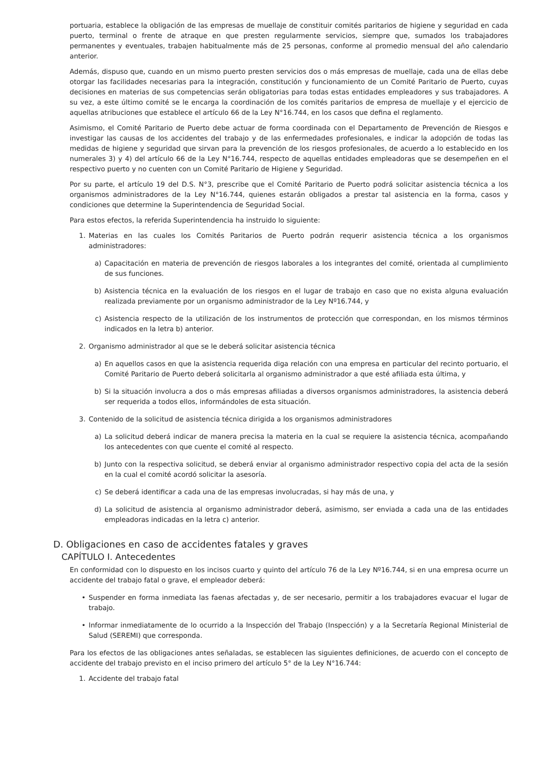portuaria, establece la obligación de las empresas de muellaje de constituir comités paritarios de higiene y seguridad en cada puerto, terminal o frente de atraque en que presten regularmente servicios, siempre que, sumados los trabajadores permanentes y eventuales, trabajen habitualmente más de 25 personas, conforme al promedio mensual del año calendario anterior.
Además, dispuso que, cuando en un mismo puerto presten servicios dos o más empresas de muellaje, cada una de ellas debe otorgar las facilidades necesarias para la integración, constitución y funcionamiento de un Comité Paritario de Puerto, cuyas decisiones en materias de sus competencias serán obligatorias para todas estas entidades empleadores y sus trabajadores. A su vez, a este último comité se le encarga la coordinación de los comités paritarios de empresa de muellaje y el ejercicio de aquellas atribuciones que establece el artículo 66 de la Ley N°16.744, en los casos que defina el reglamento.
Asimismo, el Comité Paritario de Puerto debe actuar de forma coordinada con el Departamento de Prevención de Riesgos e investigar las causas de los accidentes del trabajo y de las enfermedades profesionales, e indicar la adopción de todas las medidas de higiene y seguridad que sirvan para la prevención de los riesgos profesionales, de acuerdo a lo establecido en los numerales 3) y 4) del artículo 66 de la Ley N°16.744, respecto de aquellas entidades empleadoras que se desempeñen en el respectivo puerto y no cuenten con un Comité Paritario de Higiene y Seguridad.
Por su parte, el artículo 19 del D.S. N°3, prescribe que el Comité Paritario de Puerto podrá solicitar asistencia técnica a los organismos administradores de la Ley N°16.744, quienes estarán obligados a prestar tal asistencia en la forma, casos y condiciones que determine la Superintendencia de Seguridad Social.
Para estos efectos, la referida Superintendencia ha instruido lo siguiente:
1. Materias en las cuales los Comités Paritarios de Puerto podrán requerir asistencia técnica a los organismos administradores:
a) Capacitación en materia de prevención de riesgos laborales a los integrantes del comité, orientada al cumplimiento de sus funciones.
b) Asistencia técnica en la evaluación de los riesgos en el lugar de trabajo en caso que no exista alguna evaluación realizada previamente por un organismo administrador de la Ley Nº16.744, y
c) Asistencia respecto de la utilización de los instrumentos de protección que correspondan, en los mismos términos indicados en la letra b) anterior.
2. Organismo administrador al que se le deberá solicitar asistencia técnica
a) En aquellos casos en que la asistencia requerida diga relación con una empresa en particular del recinto portuario, el Comité Paritario de Puerto deberá solicitarla al organismo administrador a que esté afiliada esta última, y
b) Si la situación involucra a dos o más empresas afiliadas a diversos organismos administradores, la asistencia deberá ser requerida a todos ellos, informándoles de esta situación.
3. Contenido de la solicitud de asistencia técnica dirigida a los organismos administradores
a) La solicitud deberá indicar de manera precisa la materia en la cual se requiere la asistencia técnica, acompañando los antecedentes con que cuente el comité al respecto.
b) Junto con la respectiva solicitud, se deberá enviar al organismo administrador respectivo copia del acta de la sesión en la cual el comité acordó solicitar la asesoría.
c) Se deberá identificar a cada una de las empresas involucradas, si hay más de una, y
d) La solicitud de asistencia al organismo administrador deberá, asimismo, ser enviada a cada una de las entidades empleadoras indicadas en la letra c) anterior.
D. Obligaciones en caso de accidentes fatales y graves
CAPÍTULO I. Antecedentes
En conformidad con lo dispuesto en los incisos cuarto y quinto del artículo 76 de la Ley Nº16.744, si en una empresa ocurre un accidente del trabajo fatal o grave, el empleador deberá:
• Suspender en forma inmediata las faenas afectadas y, de ser necesario, permitir a los trabajadores evacuar el lugar de trabajo.
• Informar inmediatamente de lo ocurrido a la Inspección del Trabajo (Inspección) y a la Secretaría Regional Ministerial de Salud (SEREMI) que corresponda.
Para los efectos de las obligaciones antes señaladas, se establecen las siguientes definiciones, de acuerdo con el concepto de accidente del trabajo previsto en el inciso primero del artículo 5° de la Ley N°16.744:
1. Accidente del trabajo fatal